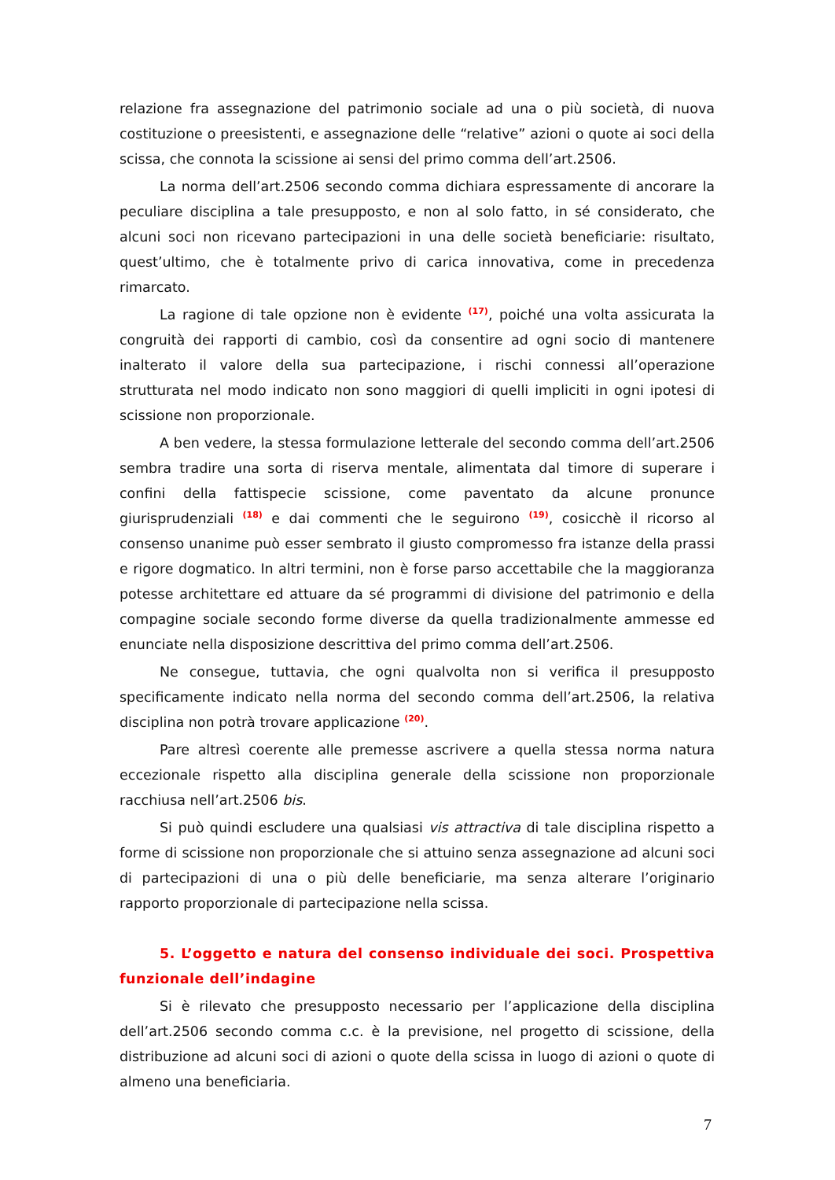relazione fra assegnazione del patrimonio sociale ad una o più società, di nuova costituzione o preesistenti, e assegnazione delle “relative” azioni o quote ai soci della scissa, che connota la scissione ai sensi del primo comma dell’art.2506.
La norma dell’art.2506 secondo comma dichiara espressamente di ancorare la peculiare disciplina a tale presupposto, e non al solo fatto, in sé considerato, che alcuni soci non ricevano partecipazioni in una delle società beneficiarie: risultato, quest’ultimo, che è totalmente privo di carica innovativa, come in precedenza rimarcato.
La ragione di tale opzione non è evidente <sup>(17)</sup>, poiché una volta assicurata la congruità dei rapporti di cambio, così da consentire ad ogni socio di mantenere inalterato il valore della sua partecipazione, i rischi connessi all’operazione strutturata nel modo indicato non sono maggiori di quelli impliciti in ogni ipotesi di scissione non proporzionale.
A ben vedere, la stessa formulazione letterale del secondo comma dell’art.2506 sembra tradire una sorta di riserva mentale, alimentata dal timore di superare i confini della fattispecie scissione, come paventato da alcune pronunce giurisprudenziali <sup>(18)</sup> e dai commenti che le seguirono <sup>(19)</sup>, cosicchè il ricorso al consenso unanime può esser sembrato il giusto compromesso fra istanze della prassi e rigore dogmatico. In altri termini, non è forse parso accettabile che la maggioranza potesse architettare ed attuare da sé programmi di divisione del patrimonio e della compagine sociale secondo forme diverse da quella tradizionalmente ammesse ed enunciate nella disposizione descrittiva del primo comma dell’art.2506.
Ne consegue, tuttavia, che ogni qualvolta non si verifica il presupposto specificamente indicato nella norma del secondo comma dell’art.2506, la relativa disciplina non potrà trovare applicazione <sup>(20)</sup>.
Pare altresì coerente alle premesse ascrivere a quella stessa norma natura eccezionale rispetto alla disciplina generale della scissione non proporzionale racchiusa nell’art.2506 bis.
Si può quindi escludere una qualsiasi vis attractiva di tale disciplina rispetto a forme di scissione non proporzionale che si attuino senza assegnazione ad alcuni soci di partecipazioni di una o più delle beneficiarie, ma senza alterare l’originario rapporto proporzionale di partecipazione nella scissa.
5. L’oggetto e natura del consenso individuale dei soci. Prospettiva funzionale dell’indagine
Si è rilevato che presupposto necessario per l’applicazione della disciplina dell’art.2506 secondo comma c.c. è la previsione, nel progetto di scissione, della distribuzione ad alcuni soci di azioni o quote della scissa in luogo di azioni o quote di almeno una beneficiaria.
7